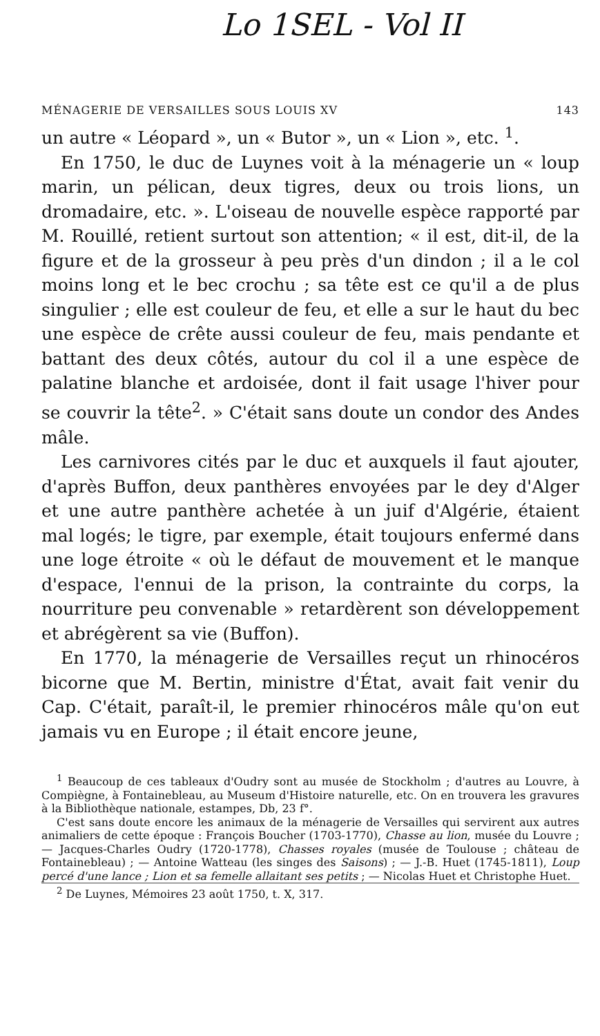Lo 1SEL - Vol II
MÉNAGERIE DE VERSAILLES SOUS LOUIS XV 143
un autre « Léopard », un « Butor », un « Lion », etc. <sup>1</sup>.
En 1750, le duc de Luynes voit à la ménagerie un « loup marin, un pélican, deux tigres, deux ou trois lions, un dromadaire, etc. ». L'oiseau de nouvelle espèce rapporté par M. Rouillé, retient surtout son attention; « il est, dit-il, de la figure et de la grosseur à peu près d'un dindon ; il a le col moins long et le bec crochu ; sa tête est ce qu'il a de plus singulier ; elle est couleur de feu, et elle a sur le haut du bec une espèce de crête aussi couleur de feu, mais pendante et battant des deux côtés, autour du col il a une espèce de palatine blanche et ardoisée, dont il fait usage l'hiver pour se couvrir la tête<sup>2</sup>. » C'était sans doute un condor des Andes mâle.
Les carnivores cités par le duc et auxquels il faut ajouter, d'après Buffon, deux panthères envoyées par le dey d'Alger et une autre panthère achetée à un juif d'Algérie, étaient mal logés; le tigre, par exemple, était toujours enfermé dans une loge étroite « où le défaut de mouvement et le manque d'espace, l'ennui de la prison, la contrainte du corps, la nourriture peu convenable » retardèrent son développement et abrégèrent sa vie (Buffon).
En 1770, la ménagerie de Versailles reçut un rhinocéros bicorne que M. Bertin, ministre d'État, avait fait venir du Cap. C'était, paraît-il, le premier rhinocéros mâle qu'on eut jamais vu en Europe ; il était encore jeune,
<sup>1</sup> Beaucoup de ces tableaux d'Oudry sont au musée de Stockholm ; d'autres au Louvre, à Compiègne, à Fontainebleau, au Museum d'Histoire naturelle, etc. On en trouvera les gravures à la Bibliothèque nationale, estampes, Db, 23 f°.
C'est sans doute encore les animaux de la ménagerie de Versailles qui servirent aux autres animaliers de cette époque : François Boucher (1703-1770), Chasse au lion, musée du Louvre ; — Jacques-Charles Oudry (1720-1778), Chasses royales (musée de Toulouse ; château de Fontainebleau) ; — Antoine Watteau (les singes des Saisons) ; — J.-B. Huet (1745-1811), Loup percé d'une lance ; Lion et sa femelle allaitant ses petits ; — Nicolas Huet et Christophe Huet.
<sup>2</sup> De Luynes, Mémoires 23 août 1750, t. X, 317.